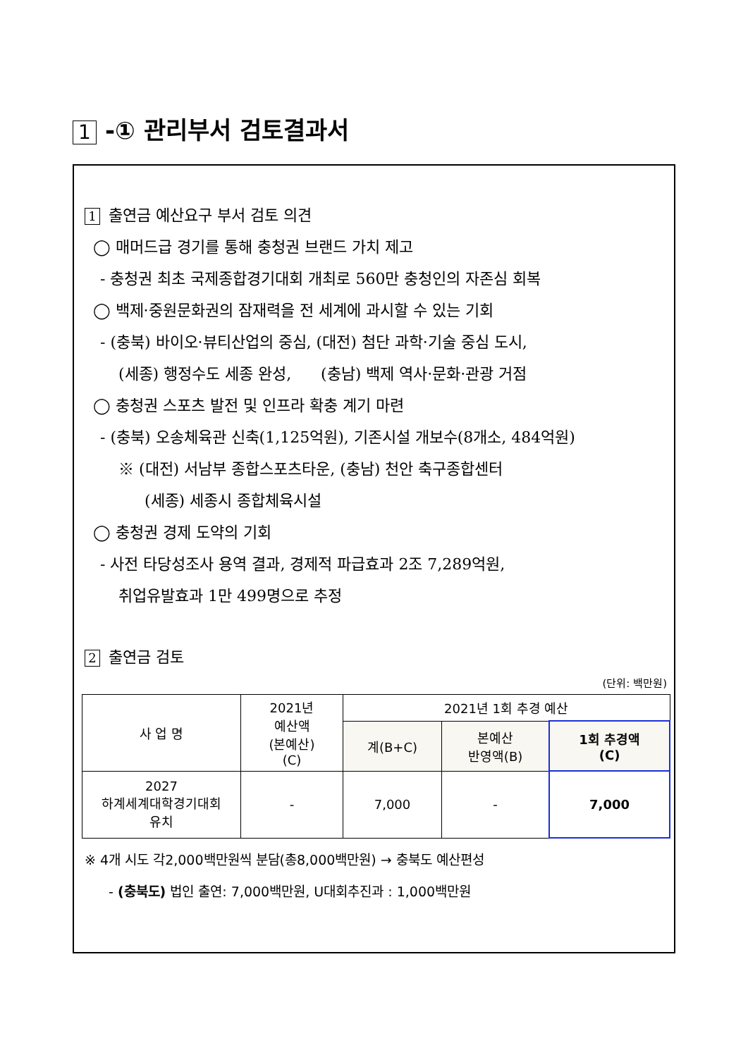1 -① 관리부서 검토결과서
1 출연금 예산요구 부서 검토 의견
◯ 매머드급 경기를 통해 충청권 브랜드 가치 제고
- 충청권 최초 국제종합경기대회 개최로 560만 충청인의 자존심 회복
◯ 백제·중원문화권의 잠재력을 전 세계에 과시할 수 있는 기회
- (충북) 바이오·뷰티산업의 중심, (대전) 첨단 과학·기술 중심 도시,
(세종) 행정수도 세종 완성, (충남) 백제 역사·문화·관광 거점
◯ 충청권 스포츠 발전 및 인프라 확충 계기 마련
- (충북) 오송체육관 신축(1,125억원), 기존시설 개보수(8개소, 484억원)
※ (대전) 서남부 종합스포츠타운, (충남) 천안 축구종합센터
(세종) 세종시 종합체육시설
◯ 충청권 경제 도약의 기회
- 사전 타당성조사 용역 결과, 경제적 파급효과 2조 7,289억원,
취업유발효과 1만 499명으로 추정
2 출연금 검토
(단위: 백만원)
| 사 업 명 | 2021년 예산액 (본예산) (C) | 2021년 1회 추경 예산 | | |
| --- | --- | --- | --- | --- |
| | | 계(B+C) | 본예산 반영액(B) | 1회 추경액 (C) |
| 2027 하계세계대학경기대회 유치 | - | 7,000 | - | 7,000 |
※ 4개 시도 각2,000백만원씩 분담(총8,000백만원) → 충북도 예산편성
- (충북도) 법인 출연: 7,000백만원, U대회추진과 : 1,000백만원